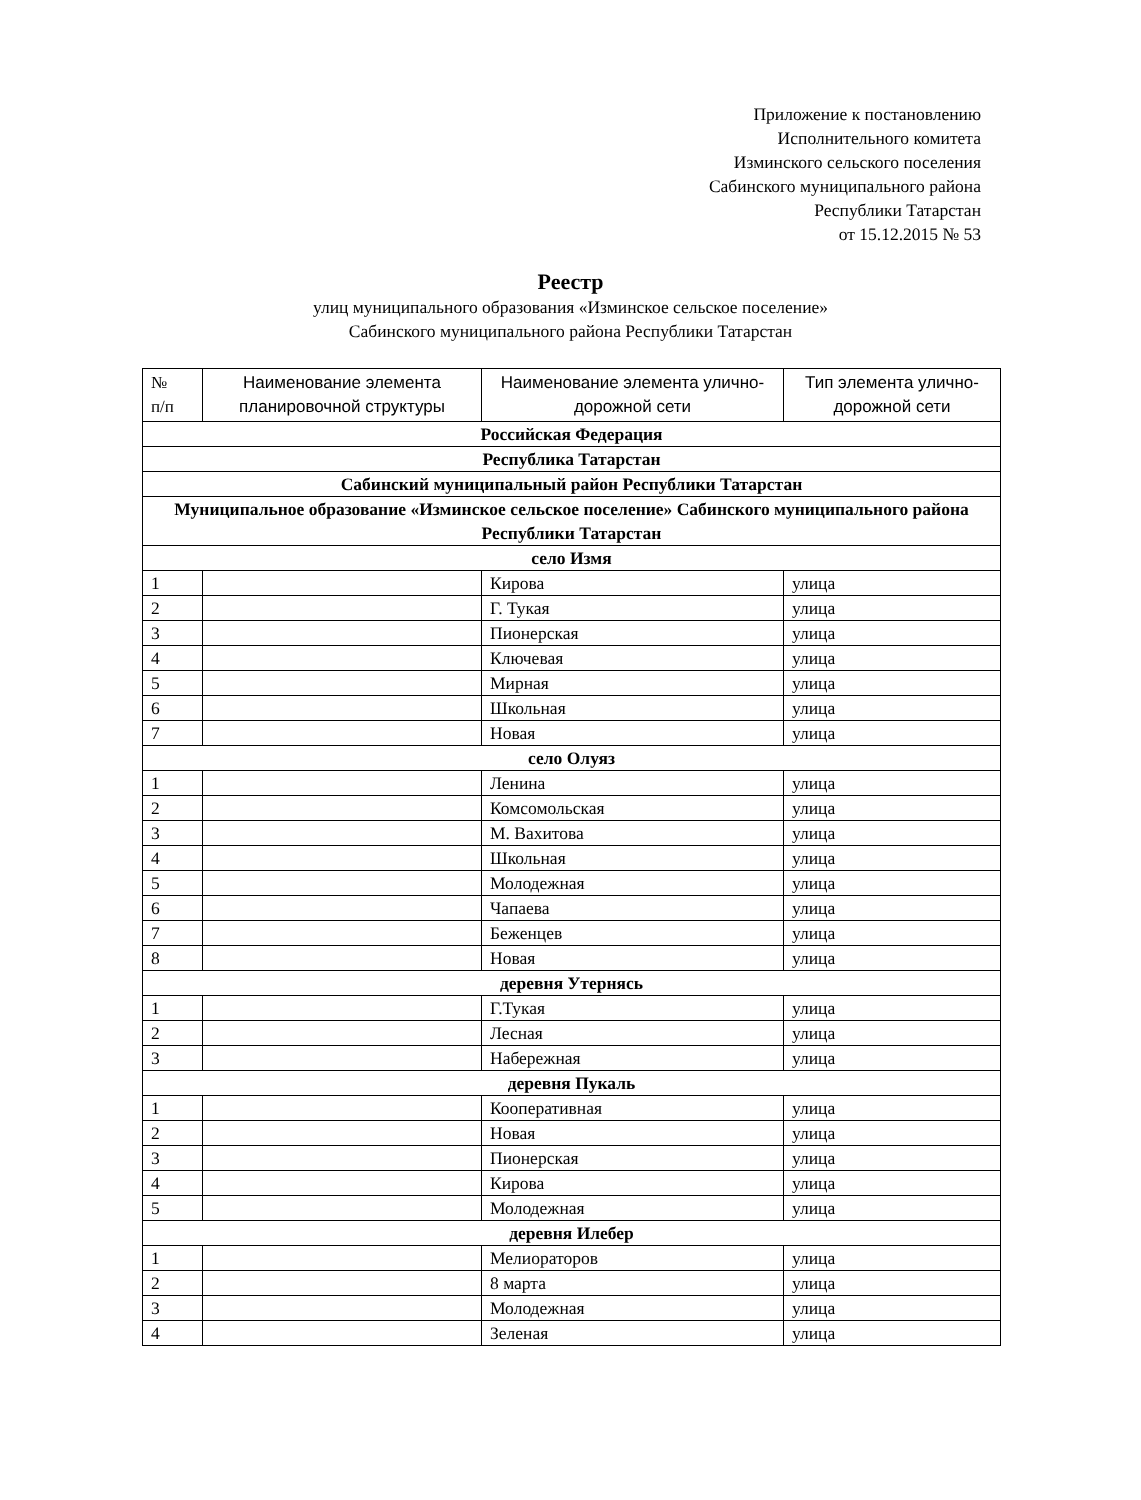Приложение к постановлению
Исполнительного комитета
Изминского сельского поселения
Сабинского муниципального района
Республики Татарстан
от 15.12.2015 № 53
Реестр
улиц муниципального образования «Изминское сельское поселение»
Сабинского муниципального района Республики Татарстан
| № п/п | Наименование элемента планировочной структуры | Наименование элемента улично-дорожной сети | Тип элемента улично-дорожной сети |
| --- | --- | --- | --- |
| Российская Федерация | | | |
| Республика Татарстан | | | |
| Сабинский муниципальный район Республики Татарстан | | | |
| Муниципальное образование «Изминское сельское поселение» Сабинского муниципального района Республики Татарстан | | | |
| село Измя | | | |
| 1 | | Кирова | улица |
| 2 | | Г. Тукая | улица |
| 3 | | Пионерская | улица |
| 4 | | Ключевая | улица |
| 5 | | Мирная | улица |
| 6 | | Школьная | улица |
| 7 | | Новая | улица |
| село Олуяз | | | |
| 1 | | Ленина | улица |
| 2 | | Комсомольская | улица |
| 3 | | М. Вахитова | улица |
| 4 | | Школьная | улица |
| 5 | | Молодежная | улица |
| 6 | | Чапаева | улица |
| 7 | | Беженцев | улица |
| 8 | | Новая | улица |
| деревня Утернясь | | | |
| 1 | | Г.Тукая | улица |
| 2 | | Лесная | улица |
| 3 | | Набережная | улица |
| деревня Пукаль | | | |
| 1 | | Кооперативная | улица |
| 2 | | Новая | улица |
| 3 | | Пионерская | улица |
| 4 | | Кирова | улица |
| 5 | | Молодежная | улица |
| деревня Илебер | | | |
| 1 | | Мелиораторов | улица |
| 2 | | 8 марта | улица |
| 3 | | Молодежная | улица |
| 4 | | Зеленая | улица |